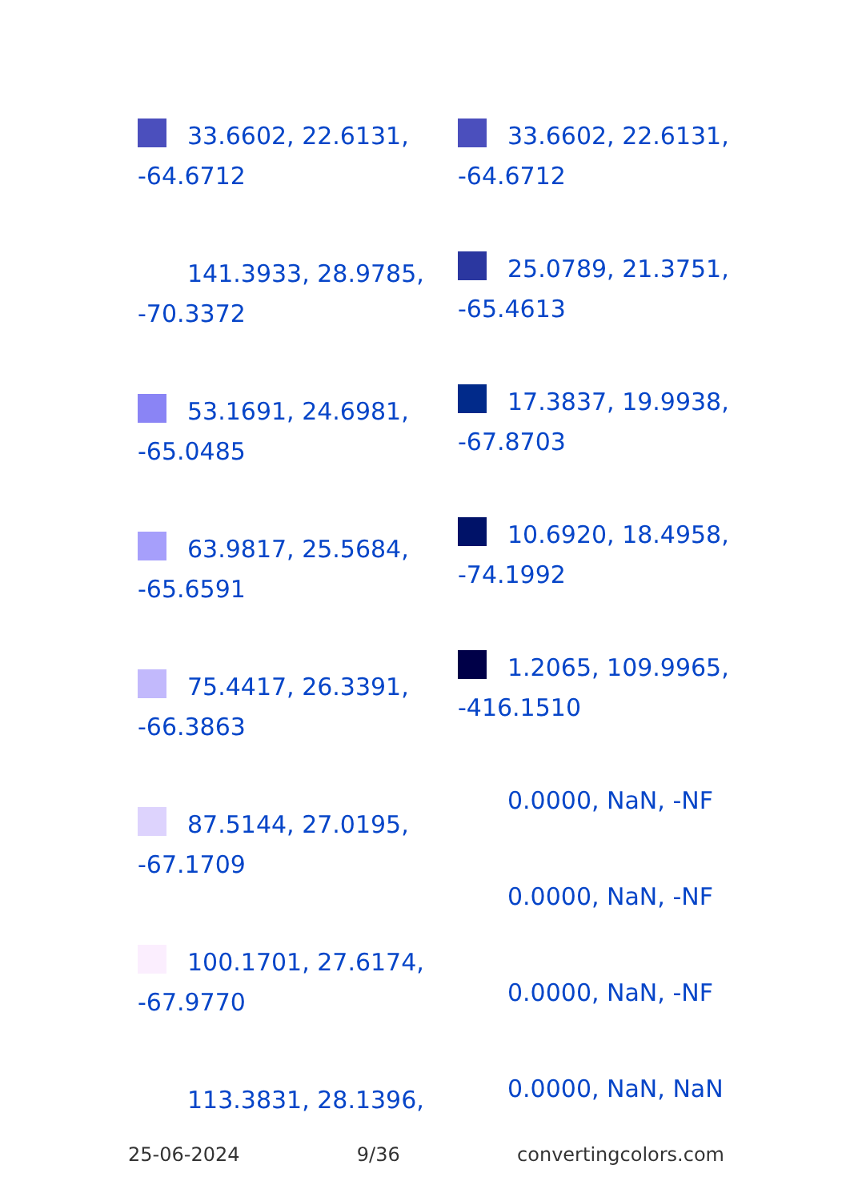33.6602, 22.6131, -64.6712
141.3933, 28.9785, -70.3372
53.1691, 24.6981, -65.0485
63.9817, 25.5684, -65.6591
75.4417, 26.3391, -66.3863
87.5144, 27.0195, -67.1709
100.1701, 27.6174, -67.9770
113.3831, 28.1396,
33.6602, 22.6131, -64.6712
25.0789, 21.3751, -65.4613
17.3837, 19.9938, -67.8703
10.6920, 18.4958, -74.1992
1.2065, 109.9965, -416.1510
0.0000, NaN, -NF
0.0000, NaN, -NF
0.0000, NaN, -NF
0.0000, NaN, NaN
25-06-2024 9/36 convertingcolors.com